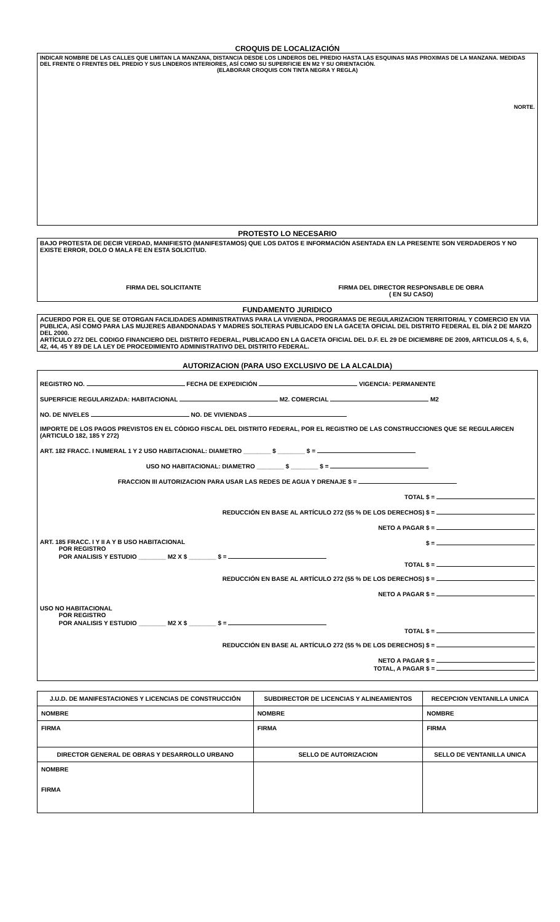CROQUIS DE LOCALIZACIÓN
INDICAR NOMBRE DE LAS CALLES QUE LIMITAN LA MANZANA, DISTANCIA DESDE LOS LINDEROS DEL PREDIO HASTA LAS ESQUINAS MAS PROXIMAS DE LA MANZANA. MEDIDAS DEL FRENTE O FRENTES DEL PREDIO Y SUS LINDEROS INTERIORES, ASÍ COMO SU SUPERFICIE EN M2 Y SU ORIENTACIÓN.
(ELABORAR CROQUIS CON TINTA NEGRA Y REGLA)
NORTE.
PROTESTO LO NECESARIO
BAJO PROTESTA DE DECIR VERDAD, MANIFIESTO (MANIFESTAMOS) QUE LOS DATOS E INFORMACIÓN ASENTADA EN LA PRESENTE SON VERDADEROS Y NO EXISTE ERROR, DOLO O MALA FE EN ESTA SOLICITUD.
FIRMA DEL SOLICITANTE FIRMA DEL DIRECTOR RESPONSABLE DE OBRA
( EN SU CASO)
FUNDAMENTO JURIDICO
ACUERDO POR EL QUE SE OTORGAN FACILIDADES ADMINISTRATIVAS PARA LA VIVIENDA, PROGRAMAS DE REGULARIZACION TERRITORIAL Y COMERCIO EN VIA PUBLICA, ASÍ COMO PARA LAS MUJERES ABANDONADAS Y MADRES SOLTERAS PUBLICADO EN LA GACETA OFICIAL DEL DISTRITO FEDERAL EL DÍA 2 DE MARZO DEL 2000.
ARTÍCULO 272 DEL CODIGO FINANCIERO DEL DISTRITO FEDERAL, PUBLICADO EN LA GACETA OFICIAL DEL D.F. EL 29 DE DICIEMBRE DE 2009, ARTICULOS 4, 5, 6, 42, 44, 45 Y 89 DE LA LEY DE PROCEDIMIENTO ADMINISTRATIVO DEL DISTRITO FEDERAL.
AUTORIZACION (PARA USO EXCLUSIVO DE LA ALCALDIA)
REGISTRO NO. FECHA DE EXPEDICIÓN VIGENCIA: PERMANENTE
SUPERFICIE REGULARIZADA: HABITACIONAL M2. COMERCIAL M2
NO. DE NIVELES NO. DE VIVIENDAS
IMPORTE DE LOS PAGOS PREVISTOS EN EL CÓDIGO FISCAL DEL DISTRITO FEDERAL, POR EL REGISTRO DE LAS CONSTRUCCIONES QUE SE REGULARICEN (ARTICULO 182, 185 Y 272)
ART. 182 FRACC. I NUMERAL 1 Y 2 USO HABITACIONAL: DIAMETRO ________ $ ________ $ =
USO NO HABITACIONAL: DIAMETRO ________ $ ________ $ =
FRACCION III AUTORIZACION PARA USAR LAS REDES DE AGUA Y DRENAJE $ =
TOTAL $ =
REDUCCIÓN EN BASE AL ARTÍCULO 272 (55 % DE LOS DERECHOS) $ =
NETO A PAGAR $ =
ART. 185 FRACC. I Y II A Y B USO HABITACIONAL $ =
POR REGISTRO
POR ANALISIS Y ESTUDIO ________ M2 X $ ________ $ =
TOTAL $ =
REDUCCIÓN EN BASE AL ARTÍCULO 272 (55 % DE LOS DERECHOS) $ =
NETO A PAGAR $ =
USO NO HABITACIONAL
POR REGISTRO
POR ANALISIS Y ESTUDIO ________ M2 X $ ________ $ =
TOTAL $ =
REDUCCIÓN EN BASE AL ARTÍCULO 272 (55 % DE LOS DERECHOS) $ =
NETO A PAGAR $ =
TOTAL, A PAGAR $ =
| J.U.D. DE MANIFESTACIONES Y LICENCIAS DE CONSTRUCCIÓN | SUBDIRECTOR DE LICENCIAS Y ALINEAMIENTOS | RECEPCION VENTANILLA UNICA |
| NOMBRE | NOMBRE | NOMBRE |
| FIRMA | FIRMA | FIRMA |
| DIRECTOR GENERAL DE OBRAS Y DESARROLLO URBANO | SELLO DE AUTORIZACION | SELLO DE VENTANILLA UNICA |
| NOMBRE FIRMA | | |